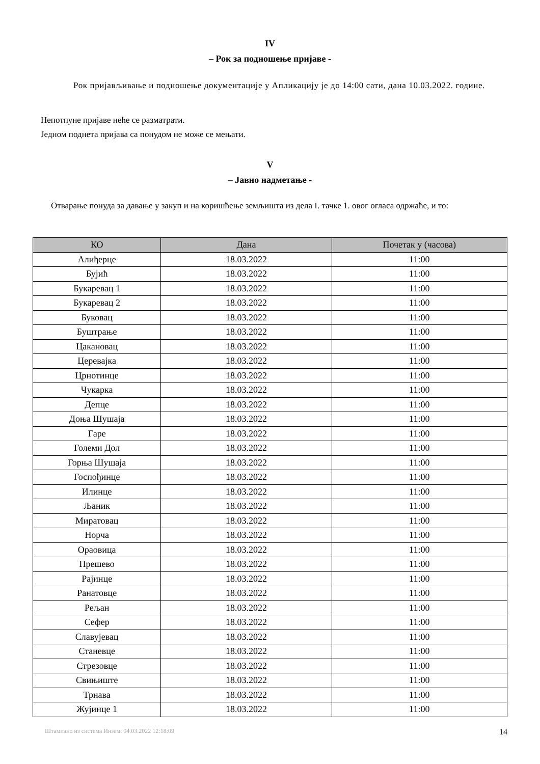IV
– Рок за подношење пријаве -
Рок пријављивање и подношење документације у Апликацију је до 14:00 сати, дана 10.03.2022. године.
Непотпуне пријаве неће се разматрати.
Једном поднета пријава са понудом не може се мењати.
V
– Јавно надметање -
Отварање понуда за давање у закуп и на коришћење земљишта из дела I. тачке 1. овог огласа одржаће, и то:
| КО | Дана | Почетак у (часова) |
| --- | --- | --- |
| Алиђерце | 18.03.2022 | 11:00 |
| Бујић | 18.03.2022 | 11:00 |
| Букаревац 1 | 18.03.2022 | 11:00 |
| Букаревац 2 | 18.03.2022 | 11:00 |
| Буковац | 18.03.2022 | 11:00 |
| Буштрање | 18.03.2022 | 11:00 |
| Цакановац | 18.03.2022 | 11:00 |
| Церевајка | 18.03.2022 | 11:00 |
| Црнотинце | 18.03.2022 | 11:00 |
| Чукарка | 18.03.2022 | 11:00 |
| Депце | 18.03.2022 | 11:00 |
| Доња Шушаја | 18.03.2022 | 11:00 |
| Гаре | 18.03.2022 | 11:00 |
| Големи Дол | 18.03.2022 | 11:00 |
| Горња Шушаја | 18.03.2022 | 11:00 |
| Госпођинце | 18.03.2022 | 11:00 |
| Илинце | 18.03.2022 | 11:00 |
| Љаник | 18.03.2022 | 11:00 |
| Миратовац | 18.03.2022 | 11:00 |
| Норча | 18.03.2022 | 11:00 |
| Ораовица | 18.03.2022 | 11:00 |
| Прешево | 18.03.2022 | 11:00 |
| Рајинце | 18.03.2022 | 11:00 |
| Ранатовце | 18.03.2022 | 11:00 |
| Рељан | 18.03.2022 | 11:00 |
| Сефер | 18.03.2022 | 11:00 |
| Славујевац | 18.03.2022 | 11:00 |
| Станевце | 18.03.2022 | 11:00 |
| Стрезовце | 18.03.2022 | 11:00 |
| Свињиште | 18.03.2022 | 11:00 |
| Трнава | 18.03.2022 | 11:00 |
| Жујинце 1 | 18.03.2022 | 11:00 |
Штампано из система Инзем: 04.03.2022 12:18:09 14